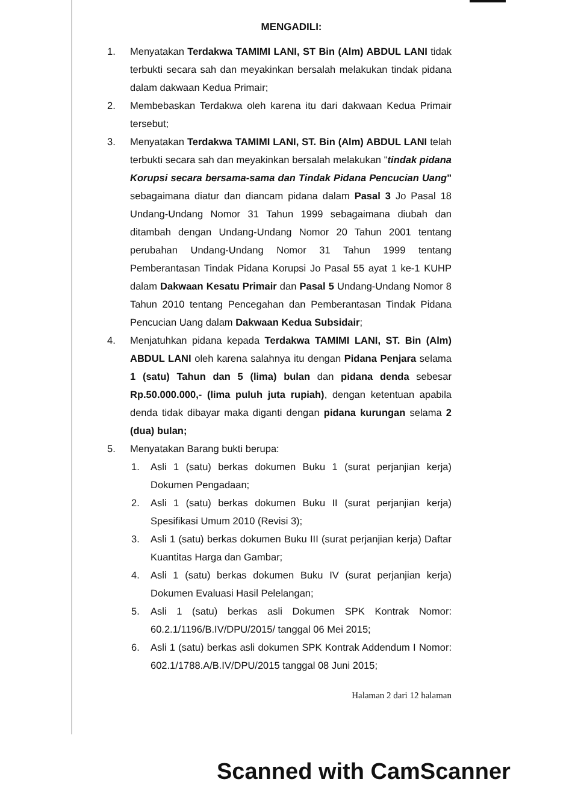MENGADILI:
1. Menyatakan Terdakwa TAMIMI LANI, ST Bin (Alm) ABDUL LANI tidak terbukti secara sah dan meyakinkan bersalah melakukan tindak pidana dalam dakwaan Kedua Primair;
2. Membebaskan Terdakwa oleh karena itu dari dakwaan Kedua Primair tersebut;
3. Menyatakan Terdakwa TAMIMI LANI, ST. Bin (Alm) ABDUL LANI telah terbukti secara sah dan meyakinkan bersalah melakukan "tindak pidana Korupsi secara bersama-sama dan Tindak Pidana Pencucian Uang" sebagaimana diatur dan diancam pidana dalam Pasal 3 Jo Pasal 18 Undang-Undang Nomor 31 Tahun 1999 sebagaimana diubah dan ditambah dengan Undang-Undang Nomor 20 Tahun 2001 tentang perubahan Undang-Undang Nomor 31 Tahun 1999 tentang Pemberantasan Tindak Pidana Korupsi Jo Pasal 55 ayat 1 ke-1 KUHP dalam Dakwaan Kesatu Primair dan Pasal 5 Undang-Undang Nomor 8 Tahun 2010 tentang Pencegahan dan Pemberantasan Tindak Pidana Pencucian Uang dalam Dakwaan Kedua Subsidair;
4. Menjatuhkan pidana kepada Terdakwa TAMIMI LANI, ST. Bin (Alm) ABDUL LANI oleh karena salahnya itu dengan Pidana Penjara selama 1 (satu) Tahun dan 5 (lima) bulan dan pidana denda sebesar Rp.50.000.000,- (lima puluh juta rupiah), dengan ketentuan apabila denda tidak dibayar maka diganti dengan pidana kurungan selama 2 (dua) bulan;
5. Menyatakan Barang bukti berupa:
1. Asli 1 (satu) berkas dokumen Buku 1 (surat perjanjian kerja) Dokumen Pengadaan;
2. Asli 1 (satu) berkas dokumen Buku II (surat perjanjian kerja) Spesifikasi Umum 2010 (Revisi 3);
3. Asli 1 (satu) berkas dokumen Buku III (surat perjanjian kerja) Daftar Kuantitas Harga dan Gambar;
4. Asli 1 (satu) berkas dokumen Buku IV (surat perjanjian kerja) Dokumen Evaluasi Hasil Pelelangan;
5. Asli 1 (satu) berkas asli Dokumen SPK Kontrak Nomor: 60.2.1/1196/B.IV/DPU/2015/ tanggal 06 Mei 2015;
6. Asli 1 (satu) berkas asli dokumen SPK Kontrak Addendum I Nomor: 602.1/1788.A/B.IV/DPU/2015 tanggal 08 Juni 2015;
Halaman 2 dari 12 halaman
Scanned with CamScanner